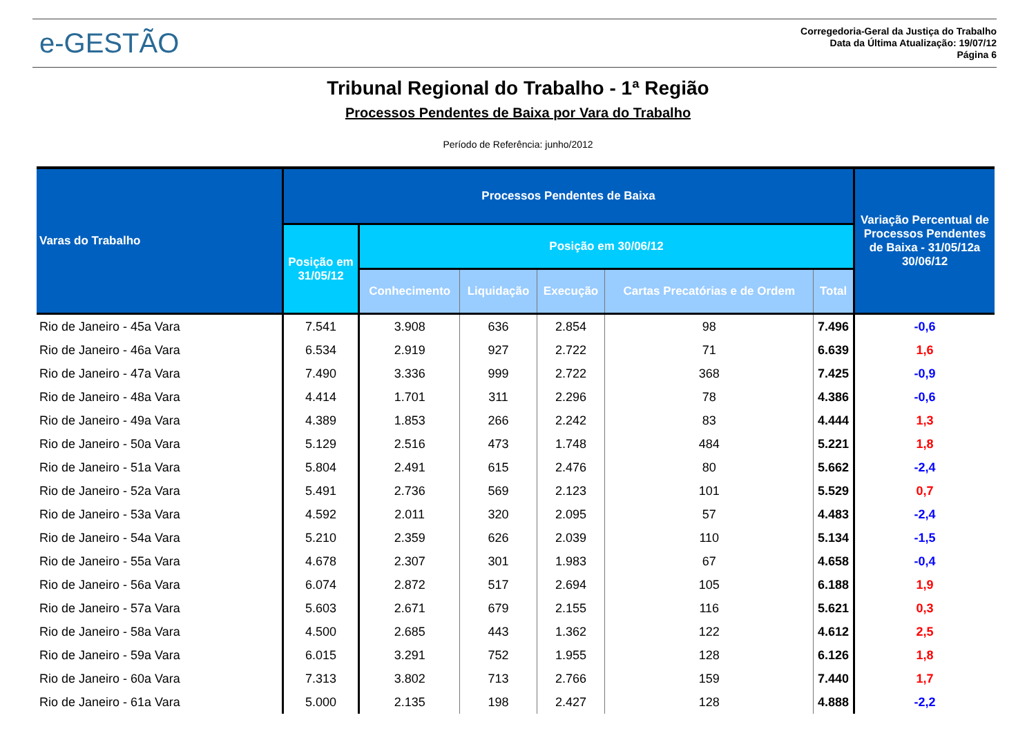e-GESTÃO
Corregedoria-Geral da Justiça do Trabalho
Data da Última Atualização: 19/07/12
Página 6
Tribunal Regional do Trabalho - 1ª Região
Processos Pendentes de Baixa por Vara do Trabalho
Período de Referência: junho/2012
| Varas do Trabalho | Processos Pendentes de Baixa | | | | | | Variação Percentual de Processos Pendentes de Baixa - 31/05/12a 30/06/12 |
| --- | --- | --- | --- | --- | --- | --- | --- |
| | Posição em 31/05/12 | Posição em 30/06/12 | | | | | |
| | | Conhecimento | Liquidação | Execução | Cartas Precatórias e de Ordem | Total | |
| Rio de Janeiro - 45a Vara | 7.541 | 3.908 | 636 | 2.854 | 98 | 7.496 | -0,6 |
| Rio de Janeiro - 46a Vara | 6.534 | 2.919 | 927 | 2.722 | 71 | 6.639 | 1,6 |
| Rio de Janeiro - 47a Vara | 7.490 | 3.336 | 999 | 2.722 | 368 | 7.425 | -0,9 |
| Rio de Janeiro - 48a Vara | 4.414 | 1.701 | 311 | 2.296 | 78 | 4.386 | -0,6 |
| Rio de Janeiro - 49a Vara | 4.389 | 1.853 | 266 | 2.242 | 83 | 4.444 | 1,3 |
| Rio de Janeiro - 50a Vara | 5.129 | 2.516 | 473 | 1.748 | 484 | 5.221 | 1,8 |
| Rio de Janeiro - 51a Vara | 5.804 | 2.491 | 615 | 2.476 | 80 | 5.662 | -2,4 |
| Rio de Janeiro - 52a Vara | 5.491 | 2.736 | 569 | 2.123 | 101 | 5.529 | 0,7 |
| Rio de Janeiro - 53a Vara | 4.592 | 2.011 | 320 | 2.095 | 57 | 4.483 | -2,4 |
| Rio de Janeiro - 54a Vara | 5.210 | 2.359 | 626 | 2.039 | 110 | 5.134 | -1,5 |
| Rio de Janeiro - 55a Vara | 4.678 | 2.307 | 301 | 1.983 | 67 | 4.658 | -0,4 |
| Rio de Janeiro - 56a Vara | 6.074 | 2.872 | 517 | 2.694 | 105 | 6.188 | 1,9 |
| Rio de Janeiro - 57a Vara | 5.603 | 2.671 | 679 | 2.155 | 116 | 5.621 | 0,3 |
| Rio de Janeiro - 58a Vara | 4.500 | 2.685 | 443 | 1.362 | 122 | 4.612 | 2,5 |
| Rio de Janeiro - 59a Vara | 6.015 | 3.291 | 752 | 1.955 | 128 | 6.126 | 1,8 |
| Rio de Janeiro - 60a Vara | 7.313 | 3.802 | 713 | 2.766 | 159 | 7.440 | 1,7 |
| Rio de Janeiro - 61a Vara | 5.000 | 2.135 | 198 | 2.427 | 128 | 4.888 | -2,2 |